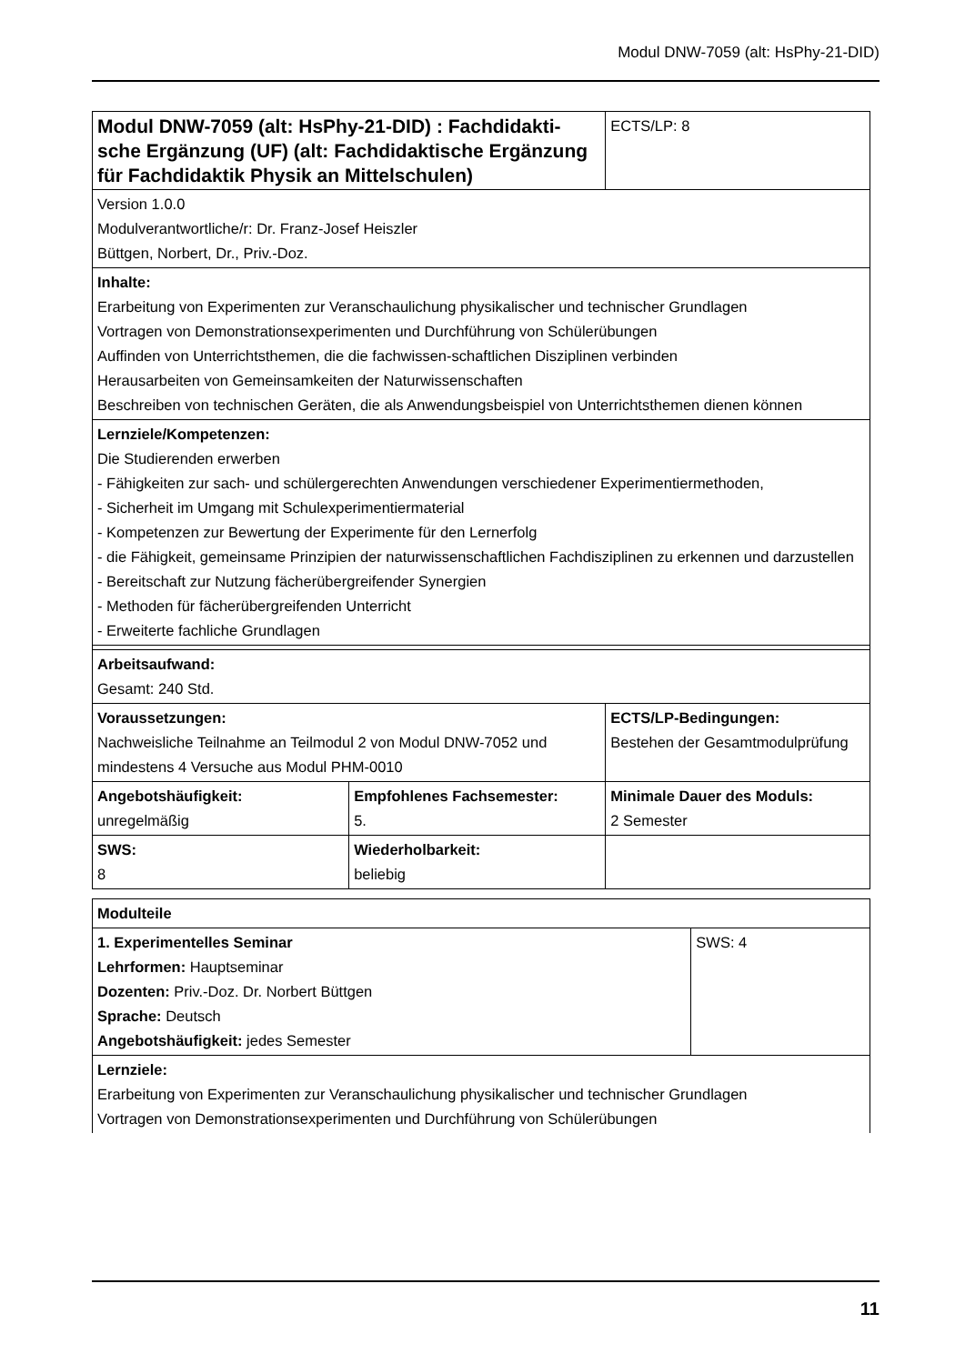Modul DNW-7059 (alt: HsPhy-21-DID)
| Modul DNW-7059 (alt: HsPhy-21-DID) : Fachdidakti-sche Ergänzung (UF) (alt: Fachdidaktische Ergänzung für Fachdidaktik Physik an Mittelschulen) | | ECTS/LP: 8 |
| Version 1.0.0 Modulverantwortliche/r: Dr. Franz-Josef Heiszler Büttgen, Norbert, Dr., Priv.-Doz. | | |
| Inhalte: Erarbeitung von Experimenten zur Veranschaulichung physikalischer und technischer Grundlagen Vortragen von Demonstrationsexperimenten und Durchführung von Schülerübungen Auffinden von Unterrichtsthemen, die die fachwissen-schaftlichen Disziplinen verbinden Herausarbeiten von Gemeinsamkeiten der Naturwissenschaften Beschreiben von technischen Geräten, die als Anwendungsbeispiel von Unterrichtsthemen dienen können | | |
| Lernziele/Kompetenzen: Die Studierenden erwerben - Fähigkeiten zur sach- und schülergerechten Anwendungen verschiedener Experimentiermethoden, - Sicherheit im Umgang mit Schulexperimentiermaterial - Kompetenzen zur Bewertung der Experimente für den Lernerfolg - die Fähigkeit, gemeinsame Prinzipien der naturwissenschaftlichen Fachdisziplinen zu erkennen und darzustellen - Bereitschaft zur Nutzung fächerübergreifender Synergien - Methoden für fächerübergreifenden Unterricht - Erweiterte fachliche Grundlagen | | |
| Arbeitsaufwand: Gesamt: 240 Std. | | |
| Voraussetzungen: Nachweisliche Teilnahme an Teilmodul 2 von Modul DNW-7052 und mindestens 4 Versuche aus Modul PHM-0010 | | ECTS/LP-Bedingungen: Bestehen der Gesamtmodulprüfung |
| Angebotshäufigkeit: unregelmäßig | Empfohlenes Fachsemester: 5. | Minimale Dauer des Moduls: 2 Semester |
| SWS: 8 | Wiederholbarkeit: beliebig | |
| Modulteile | |
| 1. Experimentelles Seminar Lehrformen: Hauptseminar Dozenten: Priv.-Doz. Dr. Norbert Büttgen Sprache: Deutsch Angebotshäufigkeit: jedes Semester | SWS: 4 |
| Lernziele: Erarbeitung von Experimenten zur Veranschaulichung physikalischer und technischer Grundlagen Vortragen von Demonstrationsexperimenten und Durchführung von Schülerübungen | |
11